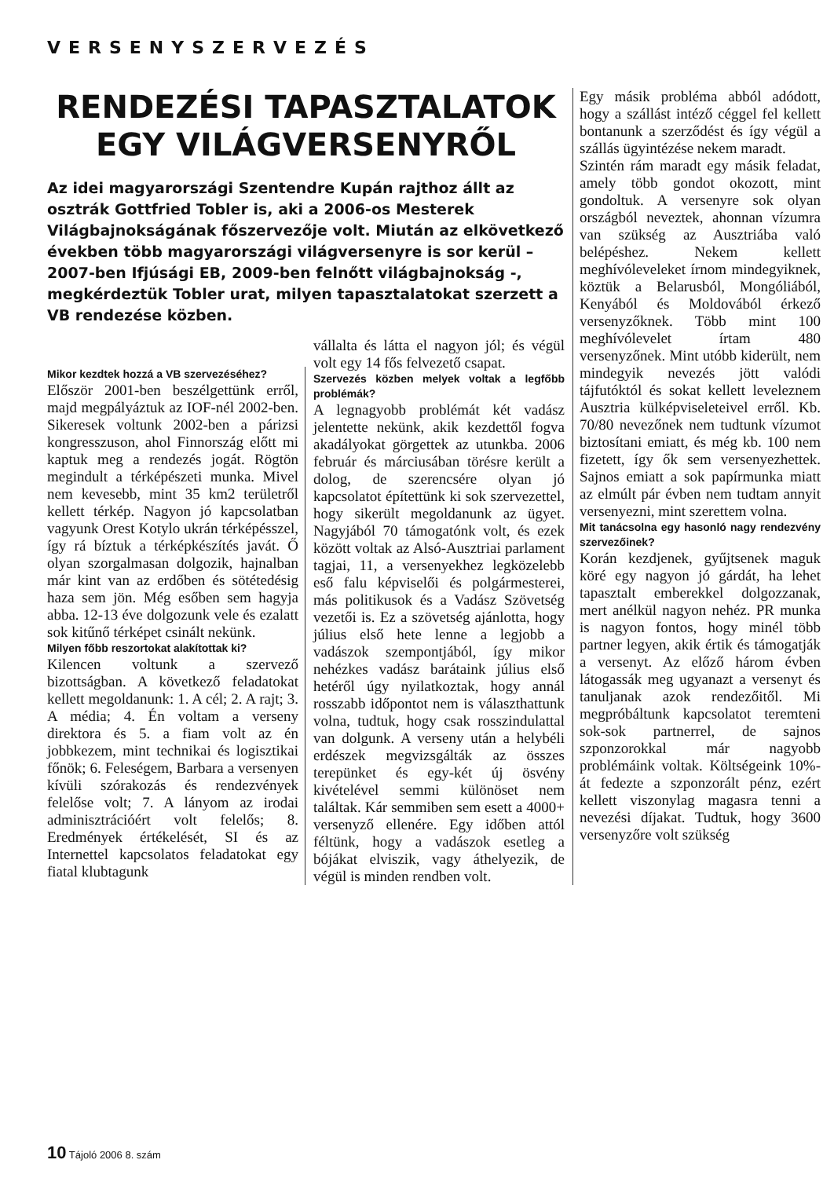VERSENYSZERVEZÉS
RENDEZÉSI TAPASZTALATOK EGY VILÁGVERSENYRŐL
Az idei magyarországi Szentendre Kupán rajthoz állt az osztrák Gottfried Tobler is, aki a 2006-os Mesterek Világbajnokságának főszervezője volt. Miután az elkövetkező években több magyarországi világversenyre is sor kerül – 2007-ben Ifjúsági EB, 2009-ben felnőtt világbajnokság -, megkérdeztük Tobler urat, milyen tapasztalatokat szerzett a VB rendezése közben.
Mikor kezdtek hozzá a VB szervezéséhez?
Először 2001-ben beszélgettünk erről, majd megpályáztuk az IOF-nél 2002-ben. Sikeresek voltunk 2002-ben a párizsi kongresszuson, ahol Finnország előtt mi kaptuk meg a rendezés jogát. Rögtön megindult a térképészeti munka. Mivel nem kevesebb, mint 35 km2 területről kellett térkép. Nagyon jó kapcsolatban vagyunk Orest Kotylo ukrán térképésszel, így rá bíztuk a térképkészítés javát. Ő olyan szorgalmasan dolgozik, hajnalban már kint van az erdőben és sötétedésig haza sem jön. Még esőben sem hagyja abba. 12-13 éve dolgozunk vele és ezalatt sok kitűnő térképet csinált nekünk.
Milyen főbb reszortokat alakítottak ki?
Kilencen voltunk a szervező bizottságban. A következő feladatokat kellett megoldanunk: 1. A cél; 2. A rajt; 3. A média; 4. Én voltam a verseny direktora és 5. a fiam volt az én jobbkezem, mint technikai és logisztikai főnök; 6. Feleségem, Barbara a versenyen kívüli szórakozás és rendezvények felelőse volt; 7. A lányom az irodai adminisztrációért volt felelős; 8. Eredmények értékelését, SI és az Internettel kapcsolatos feladatokat egy fiatal klubtagunk
vállalta és látta el nagyon jól; és végül volt egy 14 fős felvezető csapat.
Szervezés közben melyek voltak a legfőbb problémák?
A legnagyobb problémát két vadász jelentette nekünk, akik kezdettől fogva akadályokat görgettek az utunkba. 2006 február és márciusában törésre került a dolog, de szerencsére olyan jó kapcsolatot építettünk ki sok szervezettel, hogy sikerült megoldanunk az ügyet. Nagyjából 70 támogatónk volt, és ezek között voltak az Alsó-Ausztriai parlament tagjai, 11, a versenyekhez legközelebb eső falu képviselői és polgármesterei, más politikusok és a Vadász Szövetség vezetői is. Ez a szövetség ajánlotta, hogy július első hete lenne a legjobb a vadászok szempontjából, így mikor nehézkes vadász barátaink július első hetéről úgy nyilatkoztak, hogy annál rosszabb időpontot nem is választhattunk volna, tudtuk, hogy csak rosszindulattal van dolgunk. A verseny után a helybéli erdészek megvizsgálták az összes terepünket és egy-két új ösvény kivételével semmi különöset nem találtak. Kár semmiben sem esett a 4000+ versenyző ellenére. Egy időben attól féltünk, hogy a vadászok esetleg a bójákat elviszik, vagy áthelyezik, de végül is minden rendben volt.
Egy másik probléma abból adódott, hogy a szállást intéző céggel fel kellett bontanunk a szerződést és így végül a szállás ügyintézése nekem maradt.
Szintén rám maradt egy másik feladat, amely több gondot okozott, mint gondoltuk. A versenyre sok olyan országból neveztek, ahonnan vízumra van szükség az Ausztriába való belépéshez. Nekem kellett meghívóleveleket írnom mindegyiknek, köztük a Belarusból, Mongóliából, Kenyából és Moldovából érkező versenyzőknek. Több mint 100 meghívólevelet írtam 480 versenyzőnek. Mint utóbb kiderült, nem mindegyik nevezés jött valódi tájfutóktól és sokat kellett leveleznem Ausztria külképviseleteivel erről. Kb. 70/80 nevezőnek nem tudtunk vízumot biztosítani emiatt, és még kb. 100 nem fizetett, így ők sem versenyezhettek. Sajnos emiatt a sok papírmunka miatt az elmúlt pár évben nem tudtam annyit versenyezni, mint szerettem volna.
Mit tanácsolna egy hasonló nagy rendezvény szervezőinek?
Korán kezdjenek, gyűjtsenek maguk köré egy nagyon jó gárdát, ha lehet tapasztalt emberekkel dolgozzanak, mert anélkül nagyon nehéz. PR munka is nagyon fontos, hogy minél több partner legyen, akik értik és támogatják a versenyt. Az előző három évben látogassák meg ugyanazt a versenyt és tanuljanak azok rendezőitől. Mi megpróbáltunk kapcsolatot teremteni sok-sok partnerrel, de sajnos szponzorokkal már nagyobb problémáink voltak. Költségeink 10%-át fedezte a szponzorált pénz, ezért kellett viszonylag magasra tenni a nevezési díjakat. Tudtuk, hogy 3600 versenyzőre volt szükség
10 Tájoló 2006 8. szám